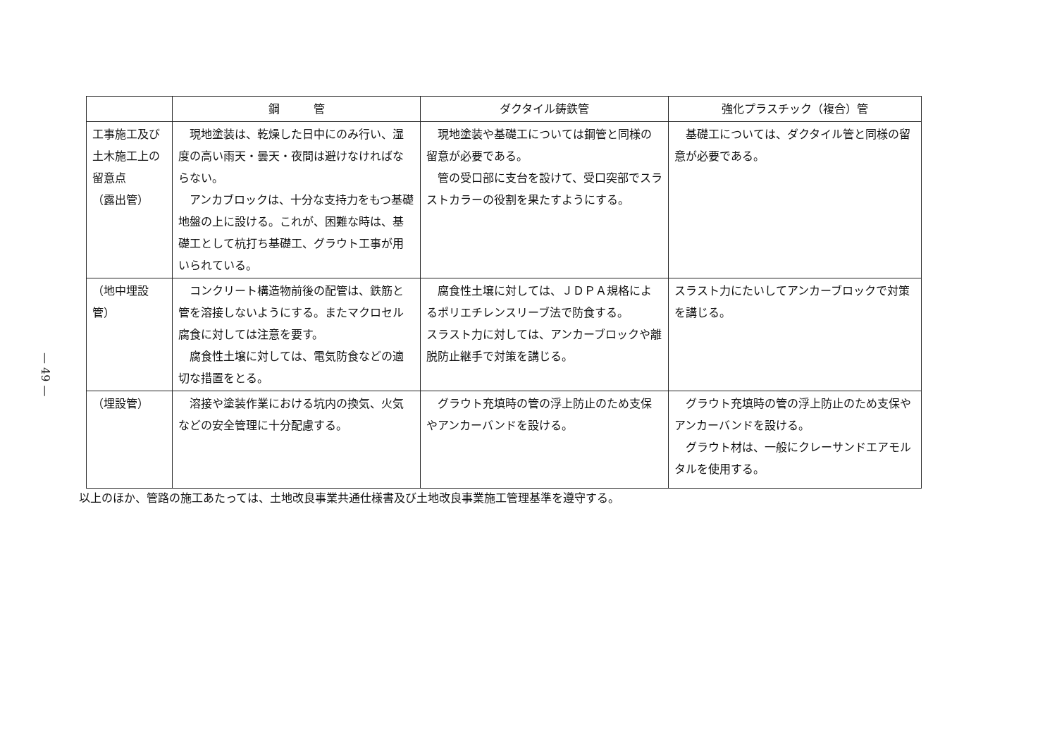— 49 —
| | 鋼 管 | ダクタイル鋳鉄管 | 強化プラスチック（複合）管 |
| --- | --- | --- | --- |
| 工事施工及び土木施工上の留意点 （露出管） | 現地塗装は、乾燥した日中にのみ行い、湿度の高い雨天・曇天・夜間は避けなければならない。 アンカブロックは、十分な支持力をもつ基礎地盤の上に設ける。これが、困難な時は、基礎工として杭打ち基礎工、グラウト工事が用いられている。 | 現地塗装や基礎工については鋼管と同様の留意が必要である。 管の受口部に支台を設けて、受口突部でスラストカラーの役割を果たすようにする。 | 基礎工については、ダクタイル管と同様の留意が必要である。 |
| （地中埋設管） | コンクリート構造物前後の配管は、鉄筋と管を溶接しないようにする。またマクロセル腐食に対しては注意を要す。 腐食性土壌に対しては、電気防食などの適切な措置をとる。 | 腐食性土壌に対しては、ＪＤＰＡ規格によるポリエチレンスリーブ法で防食する。 スラスト力に対しては、アンカーブロックや離脱防止継手で対策を講じる。 | スラスト力にたいしてアンカーブロックで対策を講じる。 |
| （埋設管） | 溶接や塗装作業における坑内の換気、火気などの安全管理に十分配慮する。 | グラウト充填時の管の浮上防止のため支保やアンカーバンドを設ける。 | グラウト充填時の管の浮上防止のため支保やアンカーバンドを設ける。 グラウト材は、一般にクレーサンドエアモルタルを使用する。 |
以上のほか、管路の施工あたっては、土地改良事業共通仕様書及び土地改良事業施工管理基準を遵守する。